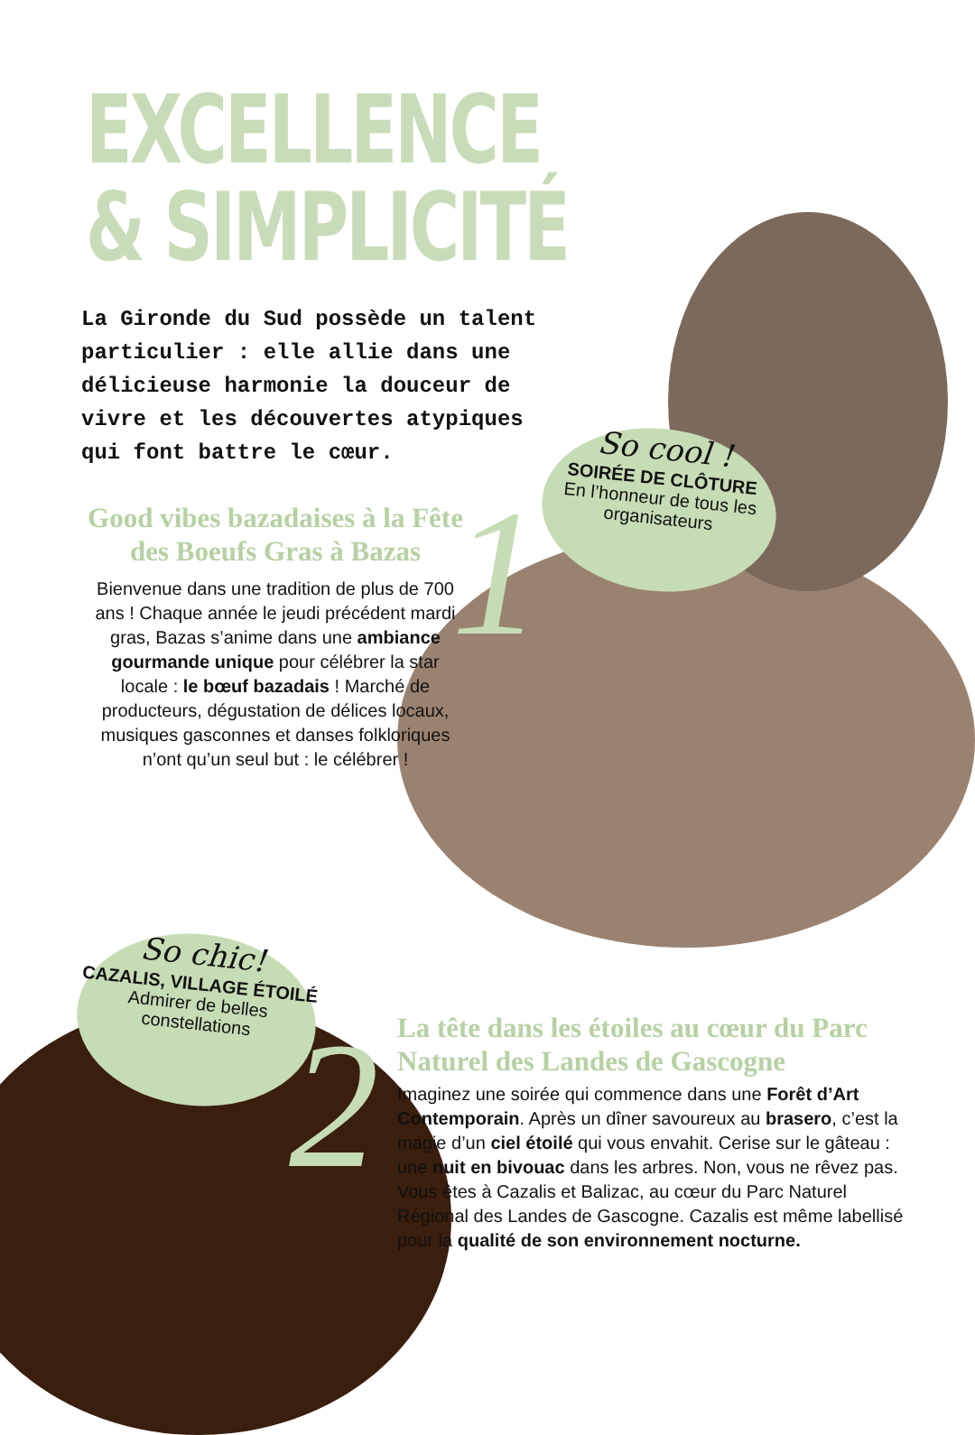EXCELLENCE
& SIMPLICITÉ
La Gironde du Sud possède un talent particulier : elle allie dans une délicieuse harmonie la douceur de vivre et les découvertes atypiques qui font battre le cœur.
1
Good vibes bazadaises à la Fête des Boeufs Gras à Bazas
Bienvenue dans une tradition de plus de 700 ans ! Chaque année le jeudi précédent mardi gras, Bazas s’anime dans une ambiance gourmande unique pour célébrer la star locale : le bœuf bazadais ! Marché de producteurs, dégustation de délices locaux, musiques gasconnes et danses folkloriques n’ont qu’un seul but : le célébrer !
So cool !
SOIRÉE DE CLÔTURE
En l’honneur de tous les organisateurs
So chic!
CAZALIS, VILLAGE ÉTOILÉ
Admirer de belles constellations
2
La tête dans les étoiles au cœur du Parc Naturel des Landes de Gascogne
Imaginez une soirée qui commence dans une Forêt d’Art Contemporain. Après un dîner savoureux au brasero, c’est la magie d’un ciel étoilé qui vous envahit. Cerise sur le gâteau : une nuit en bivouac dans les arbres. Non, vous ne rêvez pas. Vous êtes à Cazalis et Balizac, au cœur du Parc Naturel Régional des Landes de Gascogne. Cazalis est même labellisé pour la qualité de son environnement nocturne.